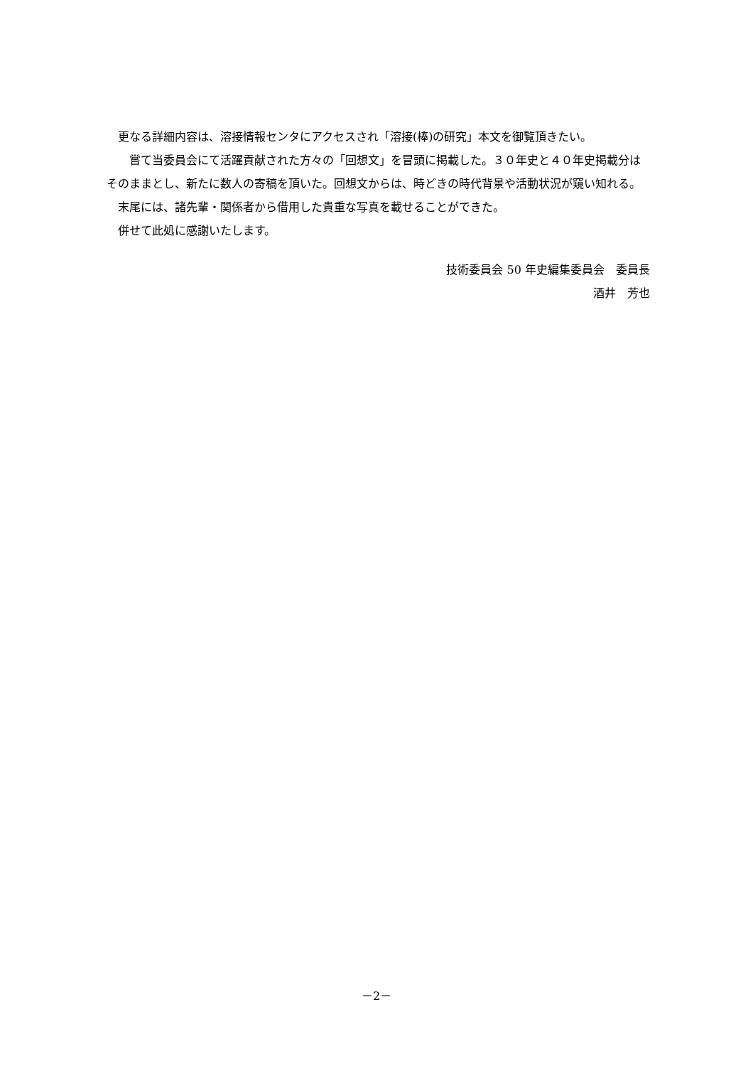更なる詳細内容は、溶接情報センタにアクセスされ「溶接(棒)の研究」本文を御覧頂きたい。
　　嘗て当委員会にて活躍貢献された方々の「回想文」を冒頭に掲載した。３０年史と４０年史掲載分はそのままとし、新たに数人の寄稿を頂いた。回想文からは、時どきの時代背景や活動状況が窺い知れる。
　末尾には、諸先輩・関係者から借用した貴重な写真を載せることができた。
　併せて此処に感謝いたします。
技術委員会 50 年史編集委員会　委員長
酒井　芳也
－2－